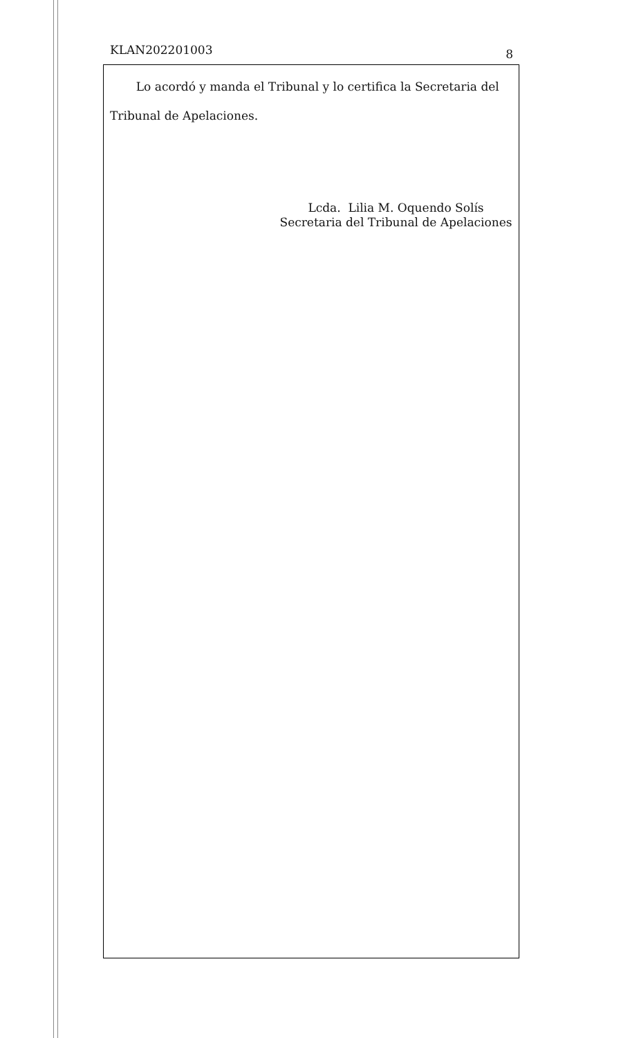KLAN202201003 8
Lo acordó y manda el Tribunal y lo certifica la Secretaria del Tribunal de Apelaciones.
Lcda. Lilia M. Oquendo Solís
Secretaria del Tribunal de Apelaciones